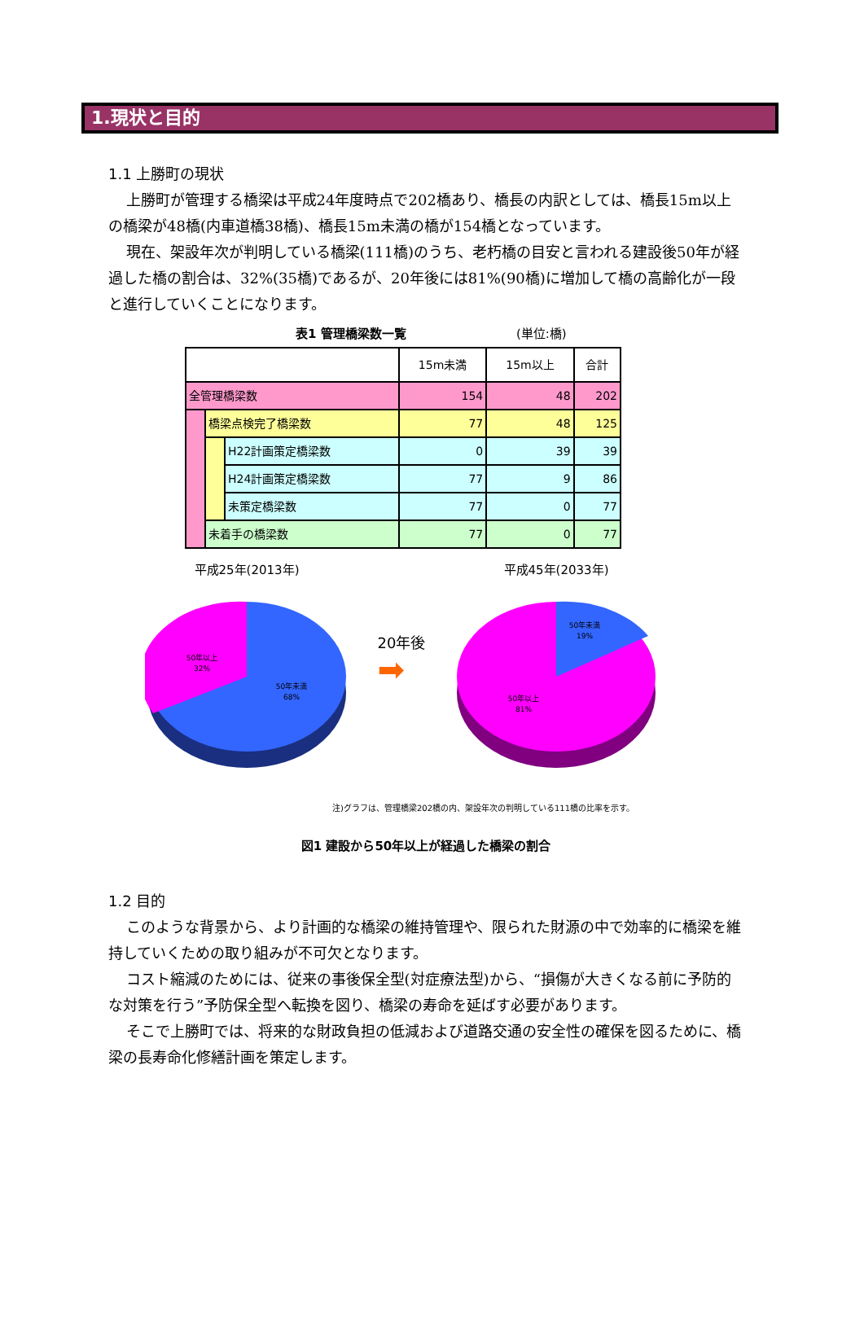1.現状と目的
1.1 上勝町の現状
上勝町が管理する橋梁は平成24年度時点で202橋あり、橋長の内訳としては、橋長15m以上の橋梁が48橋(内車道橋38橋)、橋長15m未満の橋が154橋となっています。
現在、架設年次が判明している橋梁(111橋)のうち、老朽橋の目安と言われる建設後50年が経過した橋の割合は、32%(35橋)であるが、20年後には81%(90橋)に増加して橋の高齢化が一段と進行していくことになります。
表1 管理橋梁数一覧 (単位:橋)
| | | | 15m未満 | 15m以上 | 合計 |
| --- | --- | --- | --- | --- | --- |
| 全管理橋梁数 | | | 154 | 48 | 202 |
| | 橋梁点検完了橋梁数 | | 77 | 48 | 125 |
| | | H22計画策定橋梁数 | 0 | 39 | 39 |
| | | H24計画策定橋梁数 | 77 | 9 | 86 |
| | | 未策定橋梁数 | 77 | 0 | 77 |
| | 未着手の橋梁数 | | 77 | 0 | 77 |
平成25年(2013年)
50年以上
32%
50年未満
68%
20年後
➡
平成45年(2033年)
50年未満
19%
50年以上
81%
注)グラフは、管理橋梁202橋の内、架設年次の判明している111橋の比率を示す。
図1 建設から50年以上が経過した橋梁の割合
1.2 目的
このような背景から、より計画的な橋梁の維持管理や、限られた財源の中で効率的に橋梁を維持していくための取り組みが不可欠となります。
コスト縮減のためには、従来の事後保全型(対症療法型)から、“損傷が大きくなる前に予防的な対策を行う”予防保全型へ転換を図り、橋梁の寿命を延ばす必要があります。
そこで上勝町では、将来的な財政負担の低減および道路交通の安全性の確保を図るために、橋梁の長寿命化修繕計画を策定します。